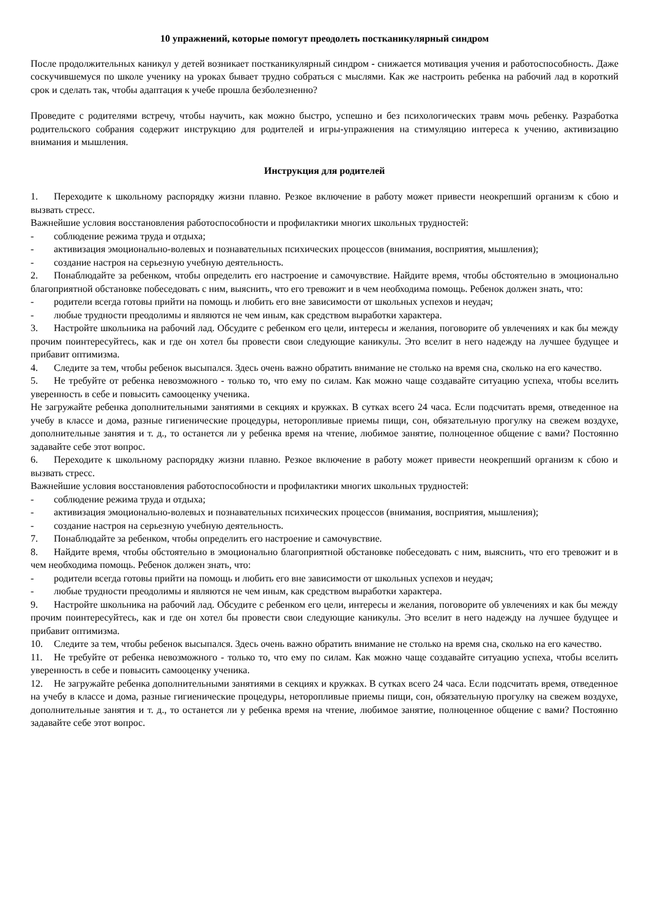10 упражнений, которые помогут преодолеть постканикулярный синдром
После продолжительных каникул у детей возникает постканикулярный синдром - снижается мотивация учения и работоспособность. Даже соскучившемуся по школе ученику на уроках бывает трудно собраться с мыслями. Как же настроить ребенка на рабочий лад в короткий срок и сделать так, чтобы адаптация к учебе прошла безболезненно?
Проведите с родителями встречу, чтобы научить, как можно быстро, успешно и без психологических травм мочь ребенку. Разработка родительского собрания содержит инструкцию для родителей и игры-упражнения на стимуляцию интереса к учению, активизацию внимания и мышления.
Инструкция для родителей
1. Переходите к школьному распорядку жизни плавно. Резкое включение в работу может привести неокрепший организм к сбою и вызвать стресс.
Важнейшие условия восстановления работоспособности и профилактики многих школьных трудностей:
- соблюдение режима труда и отдыха;
- активизация эмоционально-волевых и познавательных психических процессов (внимания, восприятия, мышления);
- создание настроя на серьезную учебную деятельность.
2. Понаблюдайте за ребенком, чтобы определить его настроение и самочувствие. Найдите время, чтобы обстоятельно в эмоционально благоприятной обстановке побеседовать с ним, выяснить, что его тревожит и в чем необходима помощь. Ребенок должен знать, что:
- родители всегда готовы прийти на помощь и любить его вне зависимости от школьных успехов и неудач;
- любые трудности преодолимы и являются не чем иным, как средством выработки характера.
3. Настройте школьника на рабочий лад. Обсудите с ребенком его цели, интересы и желания, поговорите об увлечениях и как бы между прочим поинтересуйтесь, как и где он хотел бы провести свои следующие каникулы. Это вселит в него надежду на лучшее будущее и прибавит оптимизма.
4. Следите за тем, чтобы ребенок высыпался. Здесь очень важно обратить внимание не столько на время сна, сколько на его качество.
5. Не требуйте от ребенка невозможного - только то, что ему по силам. Как можно чаще создавайте ситуацию успеха, чтобы вселить уверенность в себе и повысить самооценку ученика.
Не загружайте ребенка дополнительными занятиями в секциях и кружках. В сутках всего 24 часа. Если подсчитать время, отведенное на учебу в классе и дома, разные гигиенические процедуры, неторопливые приемы пищи, сон, обязательную прогулку на свежем воздухе, дополнительные занятия и т. д., то останется ли у ребенка время на чтение, любимое занятие, полноценное общение с вами? Постоянно задавайте себе этот вопрос.
6. Переходите к школьному распорядку жизни плавно. Резкое включение в работу может привести неокрепший организм к сбою и вызвать стресс.
Важнейшие условия восстановления работоспособности и профилактики многих школьных трудностей:
- соблюдение режима труда и отдыха;
- активизация эмоционально-волевых и познавательных психических процессов (внимания, восприятия, мышления);
- создание настроя на серьезную учебную деятельность.
7. Понаблюдайте за ребенком, чтобы определить его настроение и самочувствие.
8. Найдите время, чтобы обстоятельно в эмоционально благоприятной обстановке побеседовать с ним, выяснить, что его тревожит и в чем необходима помощь. Ребенок должен знать, что:
- родители всегда готовы прийти на помощь и любить его вне зависимости от школьных успехов и неудач;
- любые трудности преодолимы и являются не чем иным, как средством выработки характера.
9. Настройте школьника на рабочий лад. Обсудите с ребенком его цели, интересы и желания, поговорите об увлечениях и как бы между прочим поинтересуйтесь, как и где он хотел бы провести свои следующие каникулы. Это вселит в него надежду на лучшее будущее и прибавит оптимизма.
10. Следите за тем, чтобы ребенок высыпался. Здесь очень важно обратить внимание не столько на время сна, сколько на его качество.
11. Не требуйте от ребенка невозможного - только то, что ему по силам. Как можно чаще создавайте ситуацию успеха, чтобы вселить уверенность в себе и повысить самооценку ученика.
12. Не загружайте ребенка дополнительными занятиями в секциях и кружках. В сутках всего 24 часа. Если подсчитать время, отведенное на учебу в классе и дома, разные гигиенические процедуры, неторопливые приемы пищи, сон, обязательную прогулку на свежем воздухе, дополнительные занятия и т. д., то останется ли у ребенка время на чтение, любимое занятие, полноценное общение с вами? Постоянно задавайте себе этот вопрос.